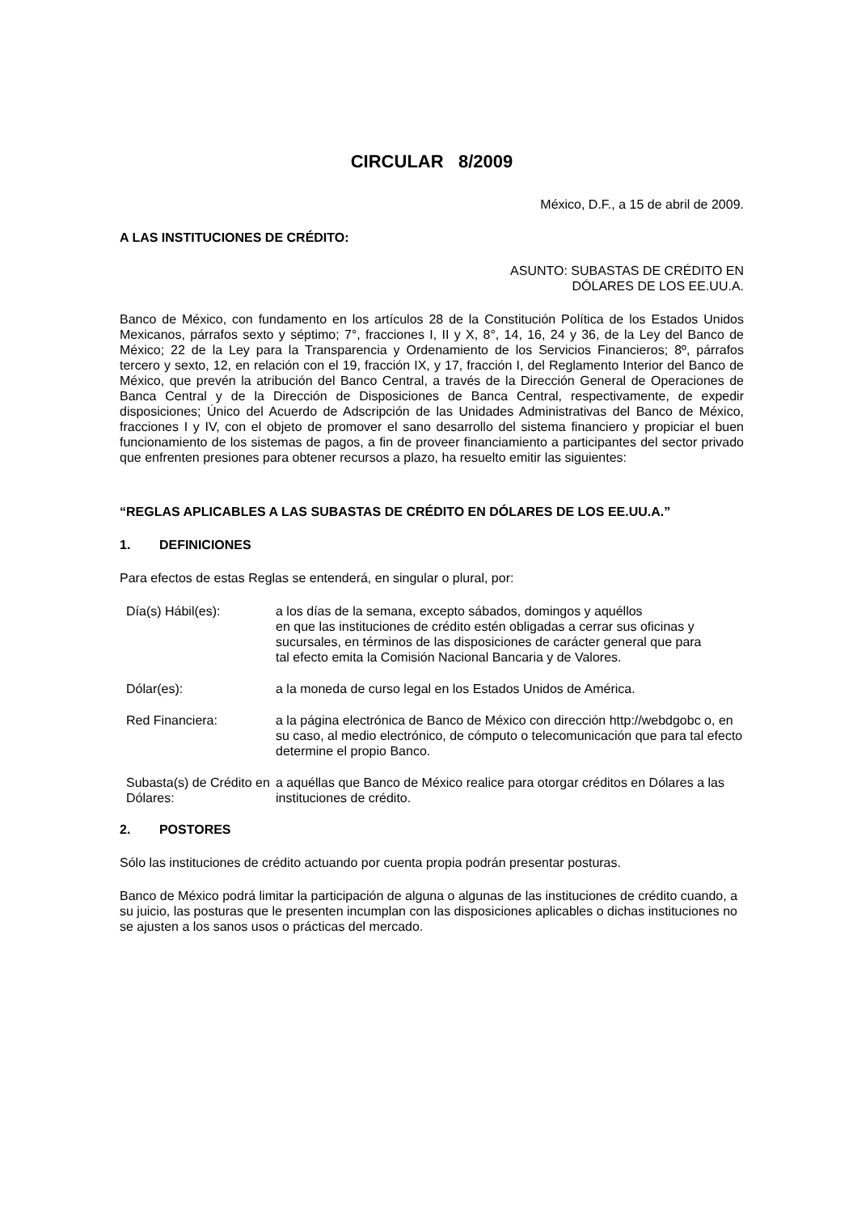CIRCULAR 8/2009
México, D.F., a 15 de abril de 2009.
A LAS INSTITUCIONES DE CRÉDITO:
ASUNTO: SUBASTAS DE CRÉDITO EN
DÓLARES DE LOS EE.UU.A.
Banco de México, con fundamento en los artículos 28 de la Constitución Política de los Estados Unidos Mexicanos, párrafos sexto y séptimo; 7°, fracciones I, II y X, 8°, 14, 16, 24 y 36, de la Ley del Banco de México; 22 de la Ley para la Transparencia y Ordenamiento de los Servicios Financieros; 8º, párrafos tercero y sexto, 12, en relación con el 19, fracción IX, y 17, fracción I, del Reglamento Interior del Banco de México, que prevén la atribución del Banco Central, a través de la Dirección General de Operaciones de Banca Central y de la Dirección de Disposiciones de Banca Central, respectivamente, de expedir disposiciones; Único del Acuerdo de Adscripción de las Unidades Administrativas del Banco de México, fracciones I y IV, con el objeto de promover el sano desarrollo del sistema financiero y propiciar el buen funcionamiento de los sistemas de pagos, a fin de proveer financiamiento a participantes del sector privado que enfrenten presiones para obtener recursos a plazo, ha resuelto emitir las siguientes:
“REGLAS APLICABLES A LAS SUBASTAS DE CRÉDITO EN DÓLARES DE LOS EE.UU.A.”
1. DEFINICIONES
Para efectos de estas Reglas se entenderá, en singular o plural, por:
Día(s) Hábil(es): a los días de la semana, excepto sábados, domingos y aquéllos
en que las instituciones de crédito estén obligadas a cerrar sus oficinas y sucursales, en términos de las disposiciones de carácter general que para
tal efecto emita la Comisión Nacional Bancaria y de Valores.
Dólar(es): a la moneda de curso legal en los Estados Unidos de América.
Red Financiera: a la página electrónica de Banco de México con dirección http://webdgobc o, en su caso, al medio electrónico, de cómputo o telecomunicación que para tal efecto determine el propio Banco.
Subasta(s) de Crédito en Dólares:
a aquéllas que Banco de México realice para otorgar créditos en Dólares a las instituciones de crédito.
2. POSTORES
Sólo las instituciones de crédito actuando por cuenta propia podrán presentar posturas.
Banco de México podrá limitar la participación de alguna o algunas de las instituciones de crédito cuando, a su juicio, las posturas que le presenten incumplan con las disposiciones aplicables o dichas instituciones no se ajusten a los sanos usos o prácticas del mercado.